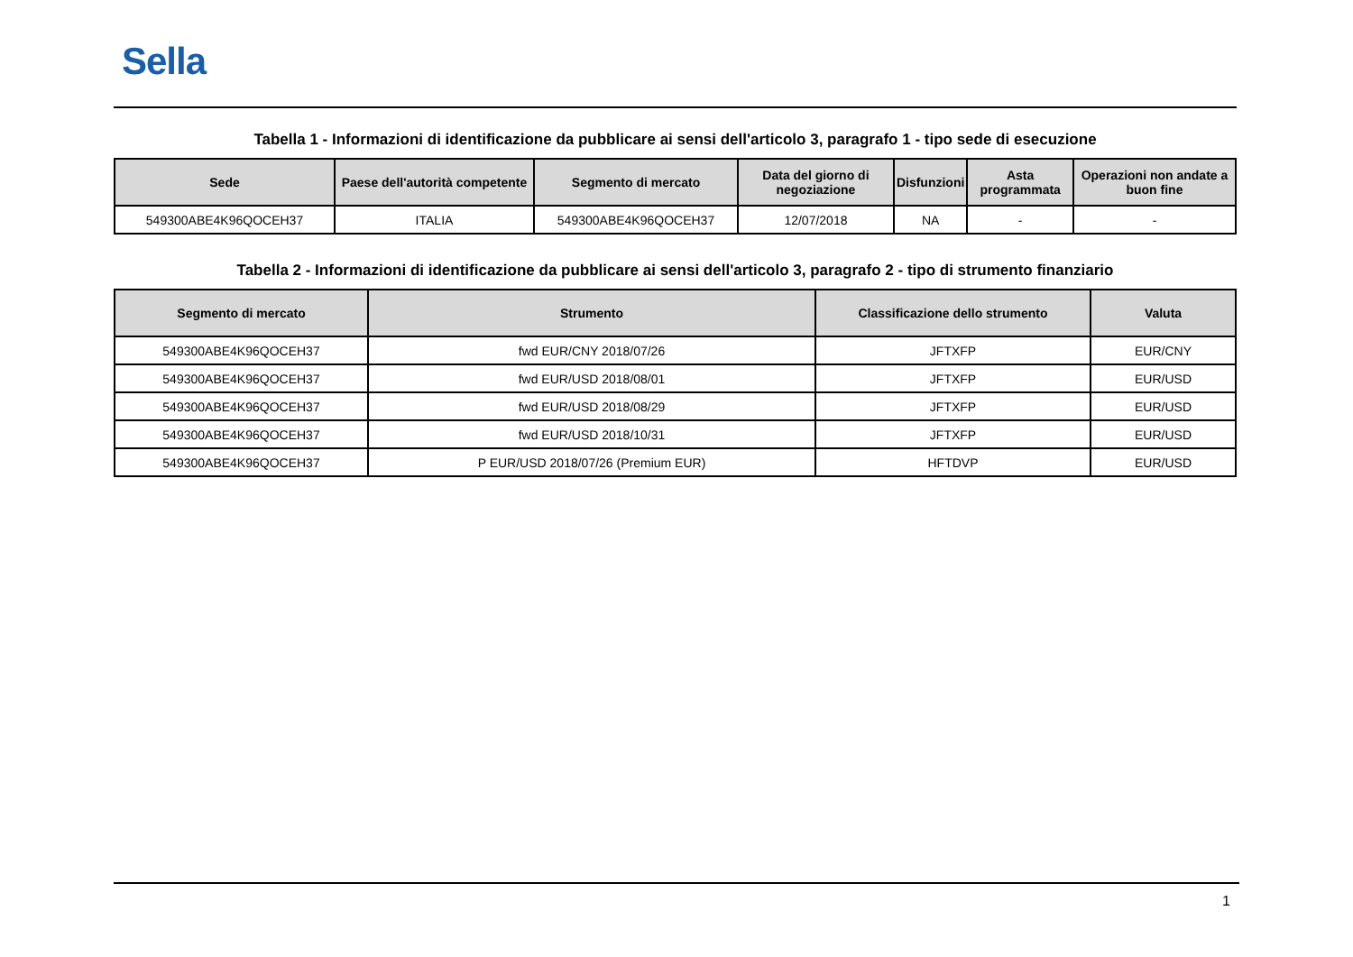Sella
Tabella 1 - Informazioni di identificazione da pubblicare ai sensi dell'articolo 3, paragrafo 1 - tipo sede di esecuzione
| Sede | Paese dell'autorità competente | Segmento di mercato | Data del giorno di negoziazione | Disfunzioni | Asta programmata | Operazioni non andate a buon fine |
| --- | --- | --- | --- | --- | --- | --- |
| 549300ABE4K96QOCEH37 | ITALIA | 549300ABE4K96QOCEH37 | 12/07/2018 | NA | - | - |
Tabella 2 - Informazioni di identificazione da pubblicare ai sensi dell'articolo 3, paragrafo 2 - tipo di strumento finanziario
| Segmento di mercato | Strumento | Classificazione dello strumento | Valuta |
| --- | --- | --- | --- |
| 549300ABE4K96QOCEH37 | fwd EUR/CNY 2018/07/26 | JFTXFP | EUR/CNY |
| 549300ABE4K96QOCEH37 | fwd EUR/USD 2018/08/01 | JFTXFP | EUR/USD |
| 549300ABE4K96QOCEH37 | fwd EUR/USD 2018/08/29 | JFTXFP | EUR/USD |
| 549300ABE4K96QOCEH37 | fwd EUR/USD 2018/10/31 | JFTXFP | EUR/USD |
| 549300ABE4K96QOCEH37 | P EUR/USD 2018/07/26 (Premium EUR) | HFTDVP | EUR/USD |
1